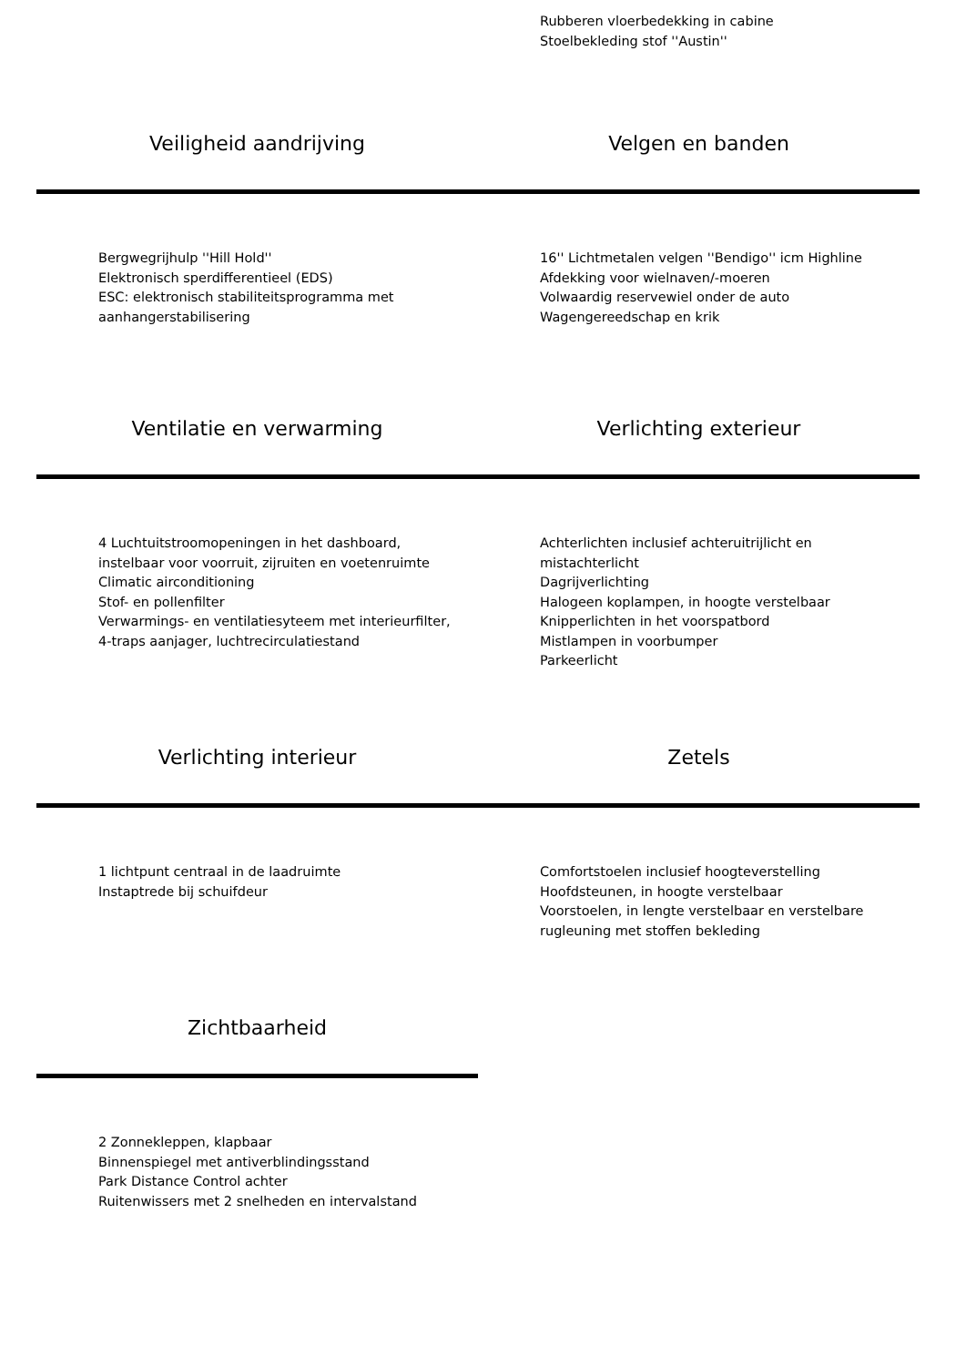Rubberen vloerbedekking in cabine
Stoelbekleding stof ''Austin''
Veiligheid aandrijving Velgen en banden
Bergwegrijhulp ''Hill Hold''
Elektronisch sperdifferentieel (EDS)
ESC: elektronisch stabiliteitsprogramma met aanhangerstabilisering
16'' Lichtmetalen velgen ''Bendigo'' icm Highline
Afdekking voor wielnaven/-moeren
Volwaardig reservewiel onder de auto
Wagengereedschap en krik
Ventilatie en verwarming Verlichting exterieur
4 Luchtuitstroomopeningen in het dashboard, instelbaar voor voorruit, zijruiten en voetenruimte
Climatic airconditioning
Stof- en pollenfilter
Verwarmings- en ventilatiesyteem met interieurfilter, 4-traps aanjager, luchtrecirculatiestand
Achterlichten inclusief achteruitrijlicht en mistachterlicht
Dagrijverlichting
Halogeen koplampen, in hoogte verstelbaar
Knipperlichten in het voorspatbord
Mistlampen in voorbumper
Parkeerlicht
Verlichting interieur Zetels
1 lichtpunt centraal in de laadruimte
Instaptrede bij schuifdeur
Comfortstoelen inclusief hoogteverstelling
Hoofdsteunen, in hoogte verstelbaar
Voorstoelen, in lengte verstelbaar en verstelbare rugleuning met stoffen bekleding
Zichtbaarheid
2 Zonnekleppen, klapbaar
Binnenspiegel met antiverblindingsstand
Park Distance Control achter
Ruitenwissers met 2 snelheden en intervalstand